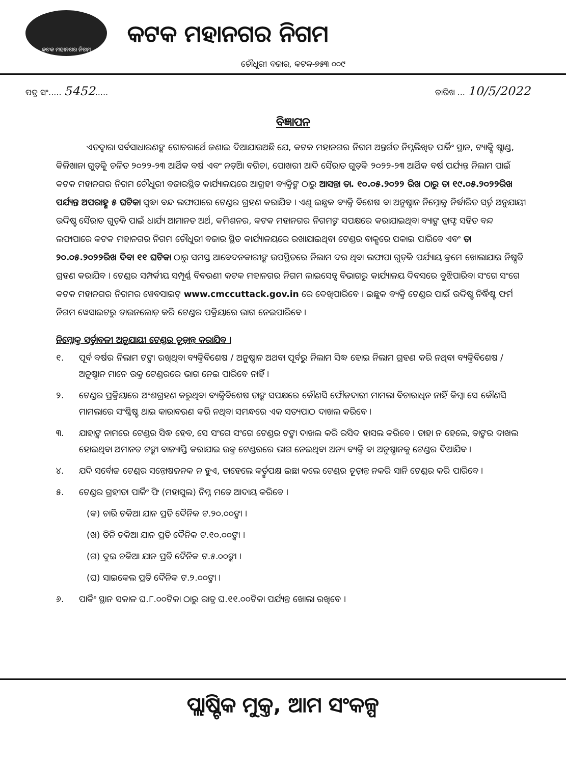କଟକ ମହାନଗର ନିଗମ
କଟକ ମହାନଗର ନିଗମ
ଚୌଧୁରୀ ବଜାର, କଟକ-୭୫୩ ୦୦୯
ପତ୍ର ସଂ..... 5452..... ତାରିଖ ... 10/5/2022
ବିଜ୍ଞାପନ
ଏତଦ୍ୱାରା ସର୍ବସାଧାରଣଙ୍କ ଗୋଚରାର୍ଥେ ଜଣାଇ ଦିଆଯାଉଅଛି ଯେ, କଟକ ମହାନଗର ନିଗମ ଅନ୍ତର୍ଗତ ନିମ୍ନଲିଖିତ ପାର୍କିଂ ସ୍ଥାନ, ଟ୍ୟାକ୍ସି ଷ୍ଟାଣ୍ଡ, କିଳିଖାନା ଗୁଡ଼ିକୁ ଚଳିତ ୨୦୨୨-୨୩ ଆର୍ଥିକ ବର୍ଷ ଏବଂ ନଡ଼ିଆ ବଗିଚା, ପୋଖରୀ ଆଦି ସୈରାତ ଗୁଡ଼ିକ ୨୦୨୨-୨୩ ଆର୍ଥିକ ବର୍ଷ ପର୍ଯ୍ୟନ୍ତ ନିଲାମ ପାଇଁ କଟକ ମହାନଗର ନିଗମ ଚୌଧୁରୀ ବଜାରସ୍ଥିତ କାର୍ଯ୍ୟାଳୟରେ ଆଗ୍ରହୀ ବ୍ୟକ୍ତିଙ୍କ ଠାରୁ ଆସନ୍ତା ତା. ୧୦.୦୫.୨୦୨୨ ରିଖ ଠାରୁ ତା ୧୯.୦୫.୨୦୨୨ରିଖ ପର୍ଯ୍ୟନ୍ତ ଅପରାହ୍ଣ ୫ ଘଟିକା ସୁଦ୍ଧା ବନ୍ଦ ଲଫାପାରେ ଟେଣ୍ଡର ଗ୍ରହଣ କରାଯିବ । ଏଣୁ ଇଛୁକ ବ୍ୟକ୍ତି ବିଶେଷ ବା ଅନୁଷ୍ଠାନ ନିମ୍ନୋକ୍ତ ନିର୍ଦ୍ଧାରିତ ସର୍ତ୍ତ ଅନୁଯାୟୀ ଉଦ୍ଦିଷ୍ଟ ସୈରାତ ଗୁଡ଼ିକ ପାଇଁ ଧାର୍ଯ୍ୟ ଆମାନତ ଅର୍ଥ, କମିଶନର, କଟକ ମହାନଗର ନିଗମଙ୍କ ସପକ୍ଷରେ କରାଯାଇଥିବା ବ୍ୟାଙ୍କ ଡ୍ରାଫ୍ଟ ସହିତ ବନ୍ଦ ଲଫାପାରେ କଟକ ମହାନଗର ନିଗମ ଚୌଧୁରୀ ବଜାର ସ୍ଥିତ କାର୍ଯ୍ୟାଳୟରେ ରଖାଯାଇଥିବା ଟେଣ୍ଡର ବାକ୍ସରେ ପକାଇ ପାରିବେ ଏବଂ ତା ୨୦.୦୫.୨୦୨୨ରିଖ ଦିବା ୧୧ ଘଟିକା ଠାରୁ ସମସ୍ତ ଆବେଦନକାରୀଙ୍କ ଉପସ୍ଥିତରେ ନିଲାମ ଦର ଥିବା ଲଫାପା ଗୁଡ଼ିକ ପର୍ଯ୍ୟାୟ କ୍ରମେ ଖୋଲାଯାଇ ନିଷ୍ପତି ଗ୍ରହଣ କରାଯିବ । ଟେଣ୍ଡର ସମ୍ପର୍କୀୟ ସମ୍ପୂର୍ଣ୍ଣ ବିବରଣୀ କଟକ ମହାନଗର ନିଗମ ଲାଇସେନ୍ସ ବିଭାଗରୁ କାର୍ଯ୍ୟାଳୟ ଦିବସରେ ବୁଝିପାରିବା ସଂଗେ ସଂଗେ କଟକ ମହାନଗର ନିଗମର ୱେବସାଇଟ୍ www.cmccuttack.gov.in ରେ ଦେଖିପାରିବେ । ଇଛୁକ ବ୍ୟକ୍ତି ଟେଣ୍ଡର ପାଇଁ ଉଦ୍ଦିଷ୍ଟ ନିର୍ଦ୍ଧିଷ୍ଟ ଫର୍ମ ନିଗମ ୱେସାଇଟରୁ ଡାଉନଲୋଡ଼ କରି ଟେଣ୍ଡର ପକ୍ରିୟାରେ ଭାଗ ନେଇପାରିବେ ।
ନିମ୍ନୋକ୍ତ ସର୍ତ୍ତାବଳୀ ଅନୁଯାୟୀ ଟେଣ୍ଡର ଚୂଡ଼ାନ୍ତ କରାଯିବ ।
୧. ପୂର୍ବ ବର୍ଷର ନିଲାମ ଟଙ୍କା ରଖିଥିବା ବ୍ୟକ୍ତିବିଶେଷ / ଅନୁଷ୍ଠାନ ଅଥବା ପୂର୍ବରୁ ନିଲାମ ସିଦ୍ଧ ହୋଇ ନିଲାମ ଗ୍ରହଣ କରି ନଥିବା ବ୍ୟକ୍ତିବିଶେଷ / ଅନୁଷ୍ଠାନ ମାନେ ଉକ୍ତ ଟେଣ୍ଡରରେ ଭାଗ ନେଇ ପାରିବେ ନାହିଁ ।
୨. ଟେଣ୍ଡର ପ୍ରକ୍ରିୟାରେ ଅଂଶଗ୍ରହଣ କରୁଥିବା ବ୍ୟକ୍ତିବିଶେଷ ତାଙ୍କ ସପକ୍ଷରେ କୌଣସି ଫୌଜଦାରୀ ମାମଲା ବିଚାରାଧିନ ନାହିଁ କିମ୍ବା ସେ କୌଣସି ମାମଲାରେ ସଂଶ୍ଳିଷ୍ଟ ଥାଇ କାରାବରଣ କରି ନଥିବା ସମନ୍ଧରେ ଏକ ସତ୍ୟପାଠ ଦାଖଲ କରିବେ ।
୩. ଯାହାଙ୍କ ନାମରେ ଟେଣ୍ଡର ସିଦ୍ଧ ହେବ, ସେ ସଂଗେ ସଂଗେ ଟେଣ୍ଡର ଟଙ୍କା ଦାଖଲ କରି ରସିଦ ହାସଲ କରିବେ । ତାହା ନ ହେଲେ, ତାଙ୍କର ଦାଖଲ ହୋଇଥିବା ଅମାନତ ଟଙ୍କା ବାଜ୍ୟାପ୍ତି କରାଯାଇ ଉକ୍ତ ଟେଣ୍ଡରରେ ଭାଗ ନେଇଥିବା ଅନ୍ୟ ବ୍ୟକ୍ତି ବା ଅନୁଷ୍ଠାନକୁ ଟେଣ୍ଡର ଦିଆଯିବ ।
୪. ଯଦି ସର୍ବୋଚ୍ଚ ଟେଣ୍ଡର ସନ୍ତୋଷଜନକ ନ ହୁଏ, ତାହେଲେ କର୍ତ୍ତୃପକ୍ଷ ଇଛା କଲେ ଟେଣ୍ଡର ଚୂଡ଼ାନ୍ତ ନକରି ସାନି ଟେଣ୍ଡର କରି ପାରିବେ ।
୫. ଟେଣ୍ଡର ଗ୍ରହୀତା ପାର୍କିଂ ଫି (ମହାସୁଲ) ନିମ୍ନ ମତେ ଆଦାୟ କରିବେ ।
(କ) ଚାରି ଚକିଆ ଯାନ ପ୍ରତି ଦୈନିକ ଟ.୨୦.୦୦ଙ୍କା ।
(ଖ) ତିନି ଚକିଆ ଯାନ ପ୍ରତି ଦୈନିକ ଟ.୧୦.୦୦ଙ୍କା ।
(ଗ) ଦୁଇ ଚକିଆ ଯାନ ପ୍ରତି ଦୈନିକ ଟ.୫.୦୦ଙ୍କା ।
(ଘ) ସାଇକେଲ ପ୍ରତି ଦୈନିକ ଟ.୨.୦୦ଙ୍କା ।
୬. ପାର୍କିଂ ସ୍ଥାନ ସକାଳ ଘ.୮.୦୦ଟିକା ଠାରୁ ରାତ୍ର ଘ.୧୧.୦୦ଟିକା ପର୍ଯ୍ୟନ୍ତ ଖୋଲା ରଖିବେ ।
ପ୍ଲାଷ୍ଟିକ ମୁକ୍ତ, ଆମ ସଂକଳ୍ପ